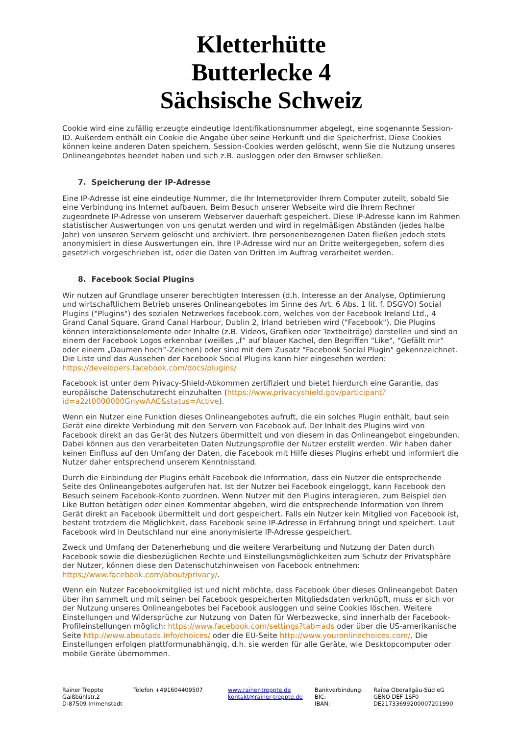Kletterhütte
Butterlecke 4
Sächsische Schweiz
Cookie wird eine zufällig erzeugte eindeutige Identifikationsnummer abgelegt, eine sogenannte Session-ID. Außerdem enthält ein Cookie die Angabe über seine Herkunft und die Speicherfrist. Diese Cookies können keine anderen Daten speichern. Session-Cookies werden gelöscht, wenn Sie die Nutzung unseres Onlineangebotes beendet haben und sich z.B. ausloggen oder den Browser schließen.
7. Speicherung der IP-Adresse
Eine IP-Adresse ist eine eindeutige Nummer, die Ihr Internetprovider Ihrem Computer zuteilt, sobald Sie eine Verbindung ins Internet aufbauen. Beim Besuch unserer Webseite wird die Ihrem Rechner zugeordnete IP-Adresse von unserem Webserver dauerhaft gespeichert. Diese IP-Adresse kann im Rahmen statistischer Auswertungen von uns genutzt werden und wird in regelmäßigen Abständen (jedes halbe Jahr) von unseren Servern gelöscht und archiviert. Ihre personenbezogenen Daten fließen jedoch stets anonymisiert in diese Auswertungen ein. Ihre IP-Adresse wird nur an Dritte weitergegeben, sofern dies gesetzlich vorgeschrieben ist, oder die Daten von Dritten im Auftrag verarbeitet werden.
8. Facebook Social Plugins
Wir nutzen auf Grundlage unserer berechtigten Interessen (d.h. Interesse an der Analyse, Optimierung und wirtschaftlichem Betrieb unseres Onlineangebotes im Sinne des Art. 6 Abs. 1 lit. f. DSGVO) Social Plugins ("Plugins") des sozialen Netzwerkes facebook.com, welches von der Facebook Ireland Ltd., 4 Grand Canal Square, Grand Canal Harbour, Dublin 2, Irland betrieben wird ("Facebook"). Die Plugins können Interaktionselemente oder Inhalte (z.B. Videos, Grafiken oder Textbeiträge) darstellen und sind an einem der Facebook Logos erkennbar (weißes „f“ auf blauer Kachel, den Begriffen "Like", "Gefällt mir" oder einem „Daumen hoch“-Zeichen) oder sind mit dem Zusatz "Facebook Social Plugin" gekennzeichnet. Die Liste und das Aussehen der Facebook Social Plugins kann hier eingesehen werden: https://developers.facebook.com/docs/plugins/
Facebook ist unter dem Privacy-Shield-Abkommen zertifiziert und bietet hierdurch eine Garantie, das europäische Datenschutzrecht einzuhalten (https://www.privacyshield.gov/participant?id=a2zt0000000GnywAAC&status=Active).
Wenn ein Nutzer eine Funktion dieses Onlineangebotes aufruft, die ein solches Plugin enthält, baut sein Gerät eine direkte Verbindung mit den Servern von Facebook auf. Der Inhalt des Plugins wird von Facebook direkt an das Gerät des Nutzers übermittelt und von diesem in das Onlineangebot eingebunden. Dabei können aus den verarbeiteten Daten Nutzungsprofile der Nutzer erstellt werden. Wir haben daher keinen Einfluss auf den Umfang der Daten, die Facebook mit Hilfe dieses Plugins erhebt und informiert die Nutzer daher entsprechend unserem Kenntnisstand.
Durch die Einbindung der Plugins erhält Facebook die Information, dass ein Nutzer die entsprechende Seite des Onlineangebotes aufgerufen hat. Ist der Nutzer bei Facebook eingeloggt, kann Facebook den Besuch seinem Facebook-Konto zuordnen. Wenn Nutzer mit den Plugins interagieren, zum Beispiel den Like Button betätigen oder einen Kommentar abgeben, wird die entsprechende Information von Ihrem Gerät direkt an Facebook übermittelt und dort gespeichert. Falls ein Nutzer kein Mitglied von Facebook ist, besteht trotzdem die Möglichkeit, dass Facebook seine IP-Adresse in Erfahrung bringt und speichert. Laut Facebook wird in Deutschland nur eine anonymisierte IP-Adresse gespeichert.
Zweck und Umfang der Datenerhebung und die weitere Verarbeitung und Nutzung der Daten durch Facebook sowie die diesbezüglichen Rechte und Einstellungsmöglichkeiten zum Schutz der Privatsphäre der Nutzer, können diese den Datenschutzhinweisen von Facebook entnehmen: https://www.facebook.com/about/privacy/.
Wenn ein Nutzer Facebookmitglied ist und nicht möchte, dass Facebook über dieses Onlineangebot Daten über ihn sammelt und mit seinen bei Facebook gespeicherten Mitgliedsdaten verknüpft, muss er sich vor der Nutzung unseres Onlineangebotes bei Facebook ausloggen und seine Cookies löschen. Weitere Einstellungen und Widersprüche zur Nutzung von Daten für Werbezwecke, sind innerhalb der Facebook-Profileinstellungen möglich: https://www.facebook.com/settings?tab=ads oder über die US-amerikanische Seite http://www.aboutads.info/choices/ oder die EU-Seite http://www.youronlinechoices.com/. Die Einstellungen erfolgen plattformunabhängig, d.h. sie werden für alle Geräte, wie Desktopcomputer oder mobile Geräte übernommen.
Rainer Treppte
Gaißbühlstr.2
D-87509 Immenstadt
Telefon +491604409507 www.rainer-treppte.de
kontakt@rainer-treppte.de
Bankverbindung:
BIC:
IBAN:
Raiba Oberallgäu-Süd eG
GENO DEF 1SF0
DE21733699200007201990